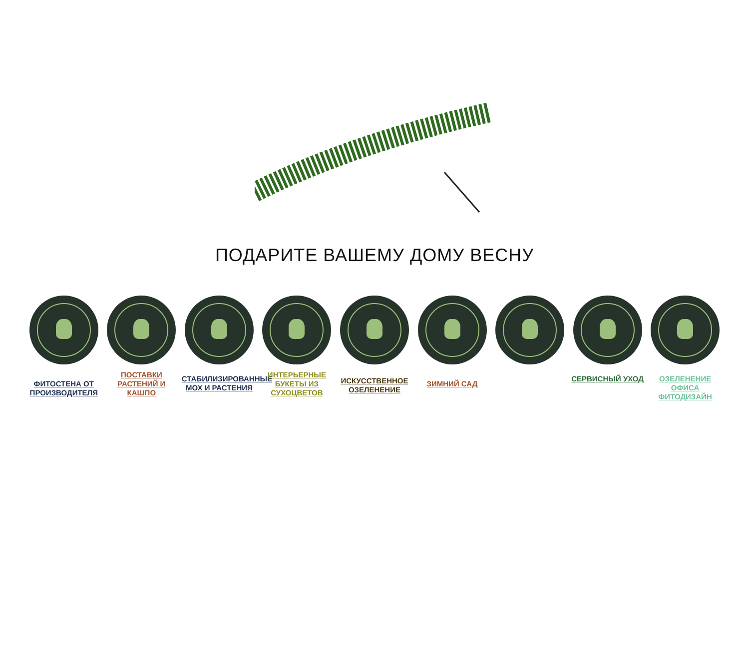ПОДАРИТЕ ВАШЕМУ ДОМУ ВЕСНУ
ФИТОСТЕНА ОТ ПРОИЗВОДИТЕЛЯ
ПОСТАВКИ РАСТЕНИЙ И КАШПО
СТАБИЛИЗИРОВАННЫЕ МОХ И РАСТЕНИЯ
ИНТЕРЬЕРНЫЕ БУКЕТЫ ИЗ СУХОЦВЕТОВ
ИСКУССТВЕННОЕ ОЗЕЛЕНЕНИЕ
ЗИМНИЙ САД
СЕРВИСНЫЙ УХОД ОЗЕЛЕНЕНИЕ ОФИСА ФИТОДИЗАЙН